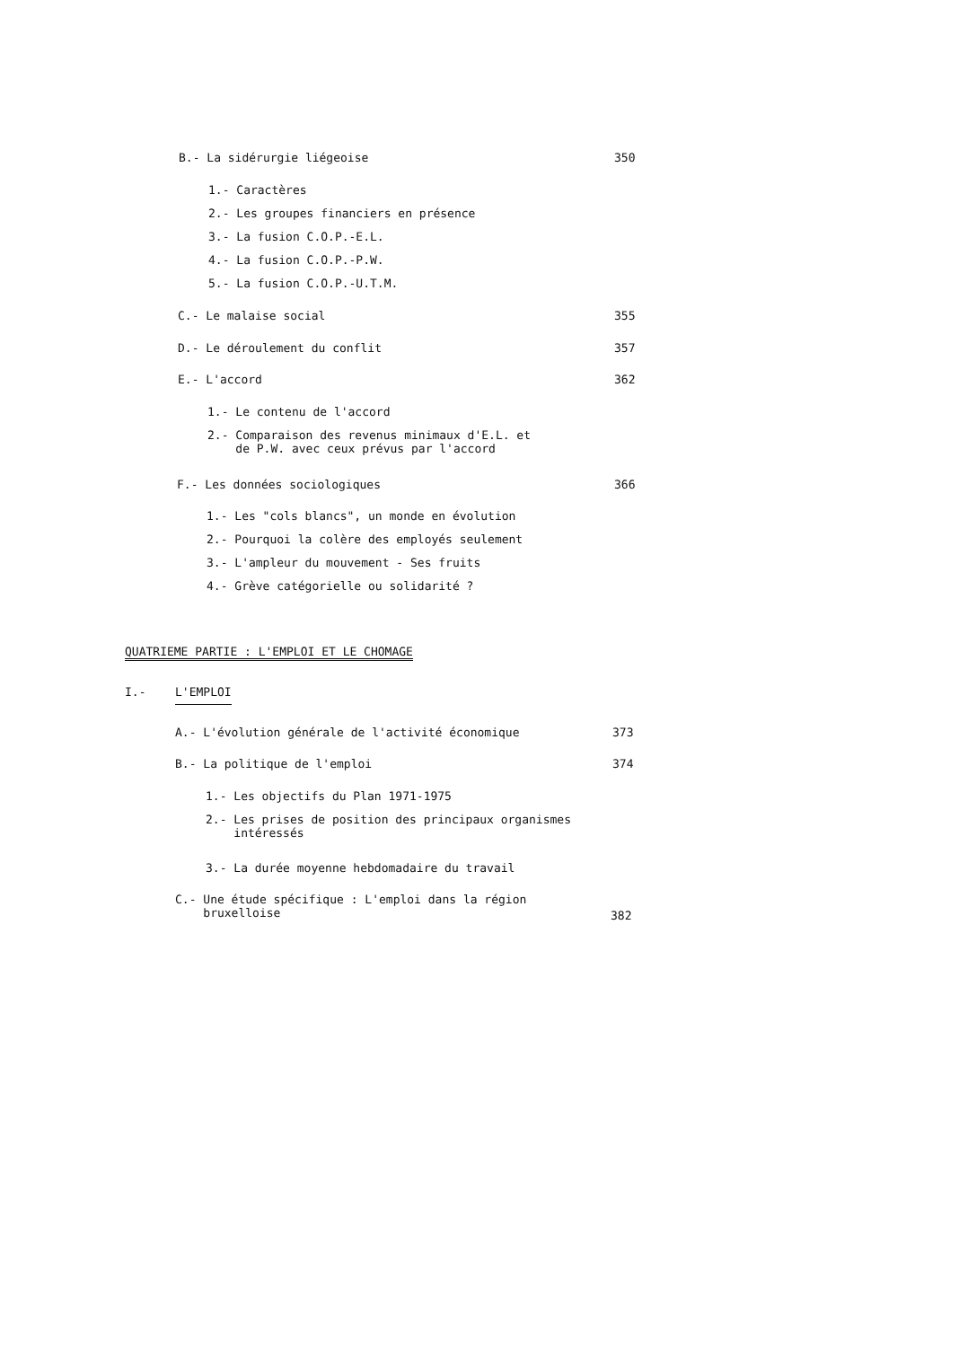B.- La sidérurgie liégeoise 350
1.- Caractères
2.- Les groupes financiers en présence
3.- La fusion C.O.P.-E.L.
4.- La fusion C.O.P.-P.W.
5.- La fusion C.O.P.-U.T.M.
C.- Le malaise social 355
D.- Le déroulement du conflit 357
E.- L'accord 362
1.- Le contenu de l'accord
2.- Comparaison des revenus minimaux d'E.L. et
de P.W. avec ceux prévus par l'accord
F.- Les données sociologiques 366
1.- Les "cols blancs", un monde en évolution
2.- Pourquoi la colère des employés seulement
3.- L'ampleur du mouvement - Ses fruits
4.- Grève catégorielle ou solidarité ?
QUATRIEME PARTIE : L'EMPLOI ET LE CHOMAGE
I.- L'EMPLOI
A.- L'évolution générale de l'activité économique 373
B.- La politique de l'emploi 374
1.- Les objectifs du Plan 1971-1975
2.- Les prises de position des principaux organismes
intéressés
3.- La durée moyenne hebdomadaire du travail
C.- Une étude spécifique : L'emploi dans la région
bruxelloise
382